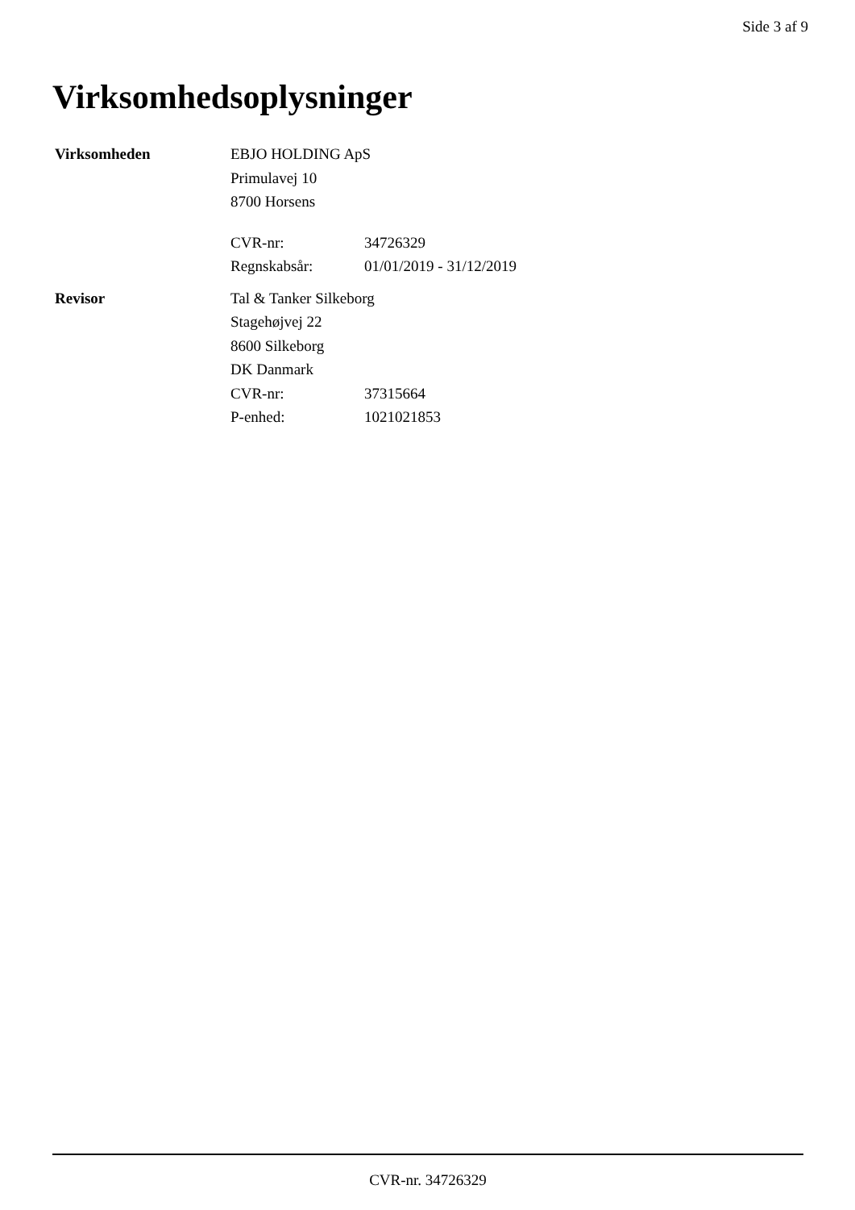Side 3 af 9
Virksomhedsoplysninger
Virksomheden EBJO HOLDING ApS
Primulavej 10
8700 Horsens
CVR-nr: 34726329
Regnskabsår: 01/01/2019 - 31/12/2019
Revisor Tal & Tanker Silkeborg
Stagehøjvej 22
8600 Silkeborg
DK Danmark
CVR-nr: 37315664
P-enhed: 1021021853
CVR-nr. 34726329